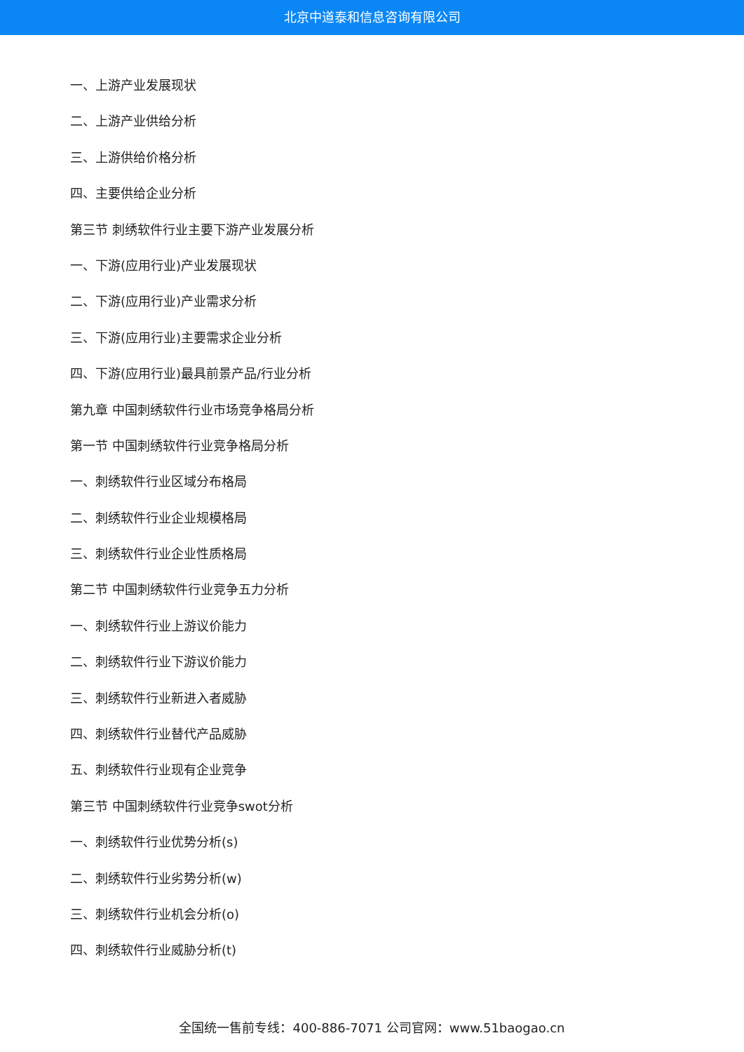北京中道泰和信息咨询有限公司
一、上游产业发展现状
二、上游产业供给分析
三、上游供给价格分析
四、主要供给企业分析
第三节 刺绣软件行业主要下游产业发展分析
一、下游(应用行业)产业发展现状
二、下游(应用行业)产业需求分析
三、下游(应用行业)主要需求企业分析
四、下游(应用行业)最具前景产品/行业分析
第九章 中国刺绣软件行业市场竞争格局分析
第一节 中国刺绣软件行业竞争格局分析
一、刺绣软件行业区域分布格局
二、刺绣软件行业企业规模格局
三、刺绣软件行业企业性质格局
第二节 中国刺绣软件行业竞争五力分析
一、刺绣软件行业上游议价能力
二、刺绣软件行业下游议价能力
三、刺绣软件行业新进入者威胁
四、刺绣软件行业替代产品威胁
五、刺绣软件行业现有企业竞争
第三节 中国刺绣软件行业竞争swot分析
一、刺绣软件行业优势分析(s)
二、刺绣软件行业劣势分析(w)
三、刺绣软件行业机会分析(o)
四、刺绣软件行业威胁分析(t)
全国统一售前专线：400-886-7071 公司官网：www.51baogao.cn